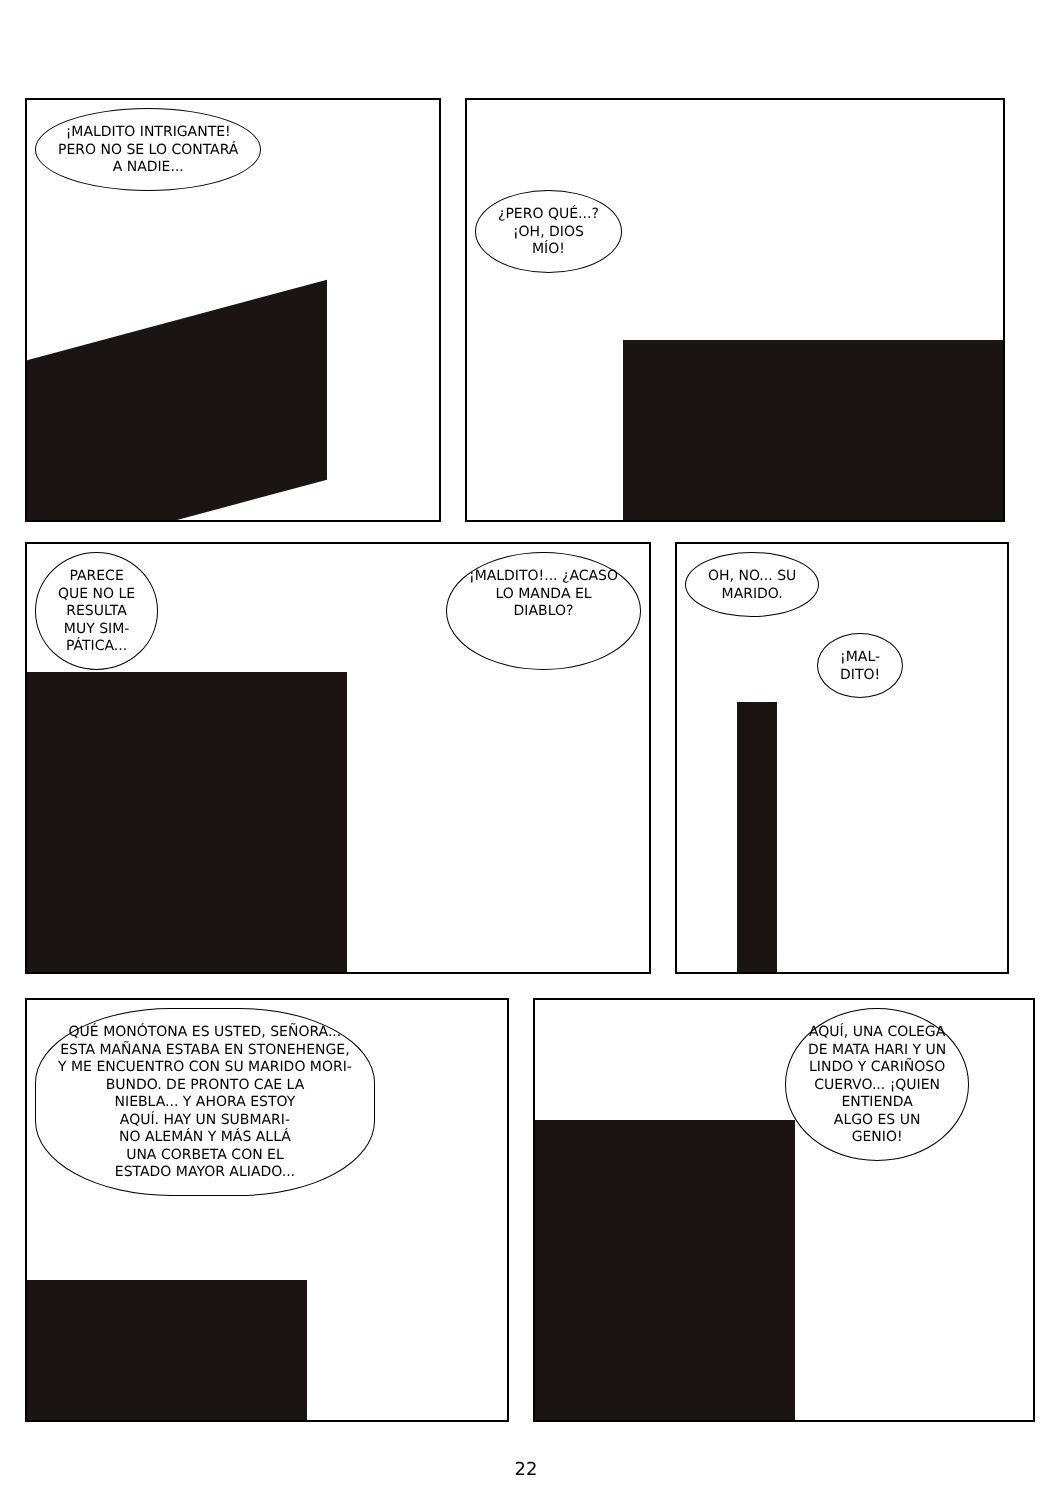¡MALDITO INTRIGANTE!
PERO NO SE LO CONTARÁ
A NADIE...
¿PERO QUÉ...?
¡OH, DIOS
MÍO!
PARECE
QUE NO LE
RESULTA
MUY SIM-
PÁTICA...
¡MALDITO!... ¿ACASO
LO MANDA EL
DIABLO?
OH, NO... SU
MARIDO.
¡MAL-
DITO!
QUÉ MONÓTONA ES USTED, SEÑORA...
ESTA MAÑANA ESTABA EN STONEHENGE,
Y ME ENCUENTRO CON SU MARIDO MORI-
BUNDO. DE PRONTO CAE LA
NIEBLA... Y AHORA ESTOY
AQUÍ. HAY UN SUBMARI-
NO ALEMÁN Y MÁS ALLÁ
UNA CORBETA CON EL
ESTADO MAYOR ALIADO...
AQUÍ, UNA COLEGA
DE MATA HARI Y UN
LINDO Y CARIÑOSO
CUERVO... ¡QUIEN
ENTIENDA
ALGO ES UN
GENIO!
22